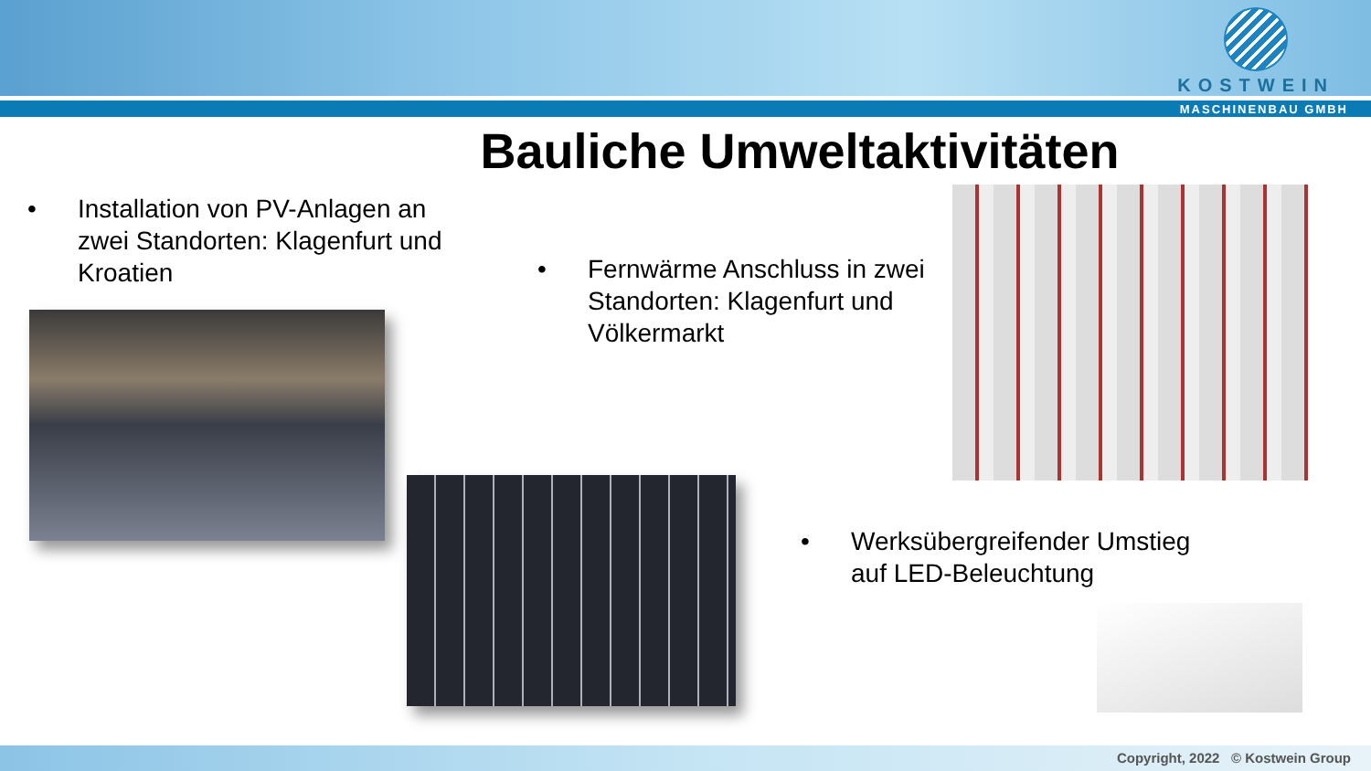KOSTWEIN
MASCHINENBAU GMBH
Bauliche Umweltaktivitäten
• Installation von PV-Anlagen an zwei Standorten: Klagenfurt und Kroatien
• Fernwärme Anschluss in zwei Standorten: Klagenfurt und Völkermarkt
• Werksübergreifender Umstieg auf LED-Beleuchtung
Copyright, 2022 © Kostwein Group